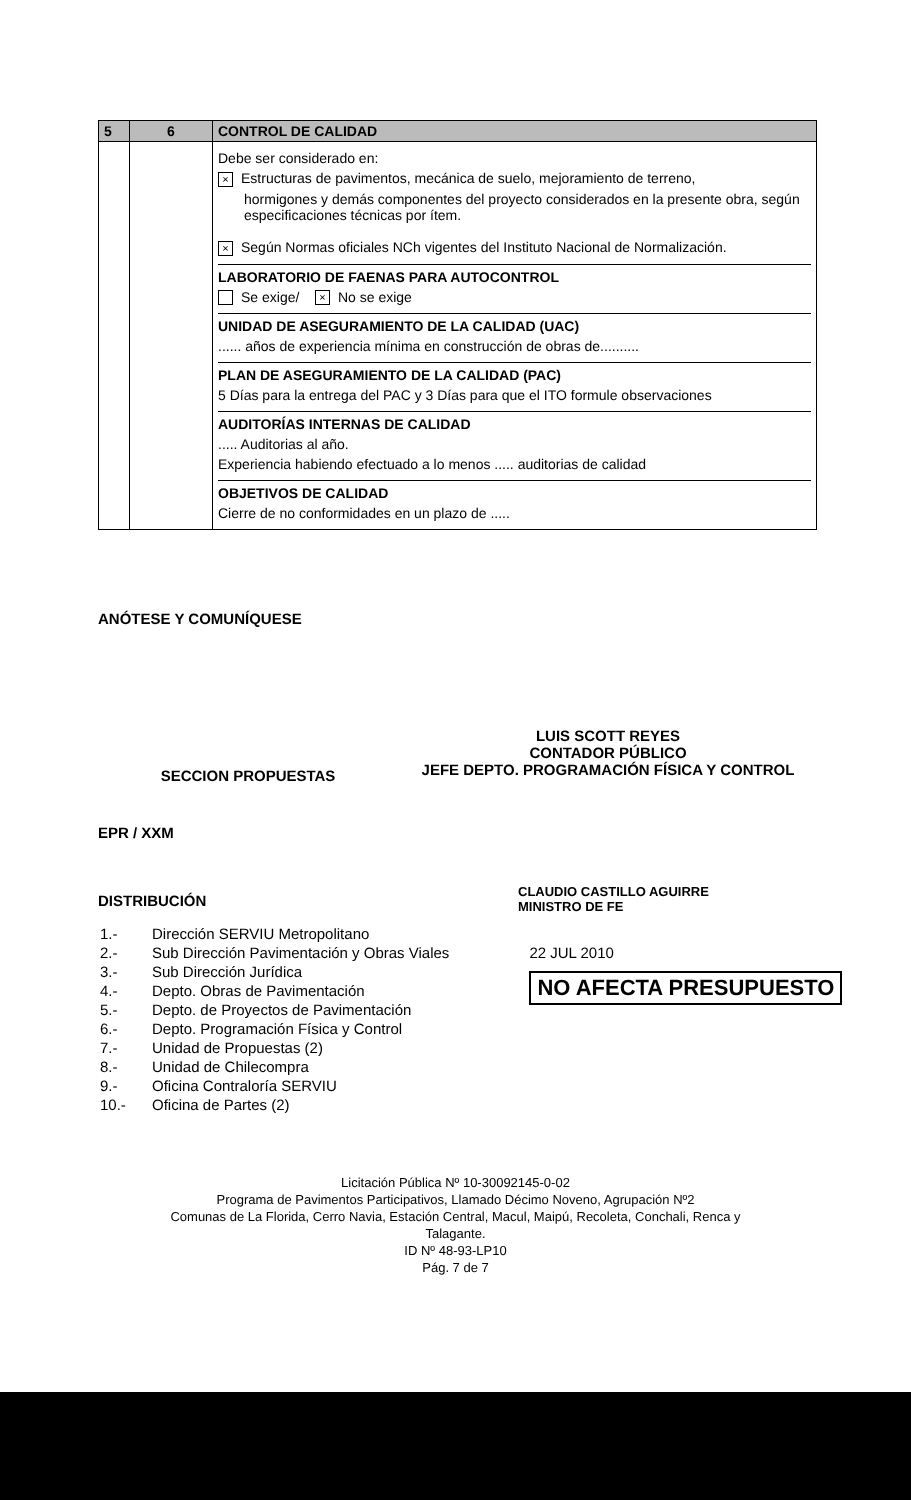| 5 | 6 | CONTROL DE CALIDAD |
| | | Debe ser considerado en: × Estructuras de pavimentos, mecánica de suelo, mejoramiento de terreno, hormigones y demás componentes del proyecto considerados en la presente obra, según especificaciones técnicas por ítem. × Según Normas oficiales NCh vigentes del Instituto Nacional de Normalización. LABORATORIO DE FAENAS PARA AUTOCONTROL Se exige/ × No se exige UNIDAD DE ASEGURAMIENTO DE LA CALIDAD (UAC) ...... años de experiencia mínima en construcción de obras de.......... PLAN DE ASEGURAMIENTO DE LA CALIDAD (PAC) 5 Días para la entrega del PAC y 3 Días para que el ITO formule observaciones AUDITORÍAS INTERNAS DE CALIDAD ..... Auditorias al año. Experiencia habiendo efectuado a lo menos ..... auditorias de calidad OBJETIVOS DE CALIDAD Cierre de no conformidades en un plazo de ..... |
ANÓTESE Y COMUNÍQUESE
SECCION PROPUESTAS
LUIS SCOTT REYES
CONTADOR PÚBLICO
JEFE DEPTO. PROGRAMACIÓN FÍSICA Y CONTROL
EPR / XXM
DISTRIBUCIÓN
CLAUDIO CASTILLO AGUIRRE
MINISTRO DE FE
1.- Dirección SERVIU Metropolitano
2.- Sub Dirección Pavimentación y Obras Viales
3.- Sub Dirección Jurídica
4.- Depto. Obras de Pavimentación
5.- Depto. de Proyectos de Pavimentación
6.- Depto. Programación Física y Control
7.- Unidad de Propuestas (2)
8.- Unidad de Chilecompra
9.- Oficina Contraloría SERVIU
10.- Oficina de Partes (2)
22 JUL 2010
NO AFECTA PRESUPUESTO
Licitación Pública Nº 10-30092145-0-02
Programa de Pavimentos Participativos, Llamado Décimo Noveno, Agrupación Nº2
Comunas de La Florida, Cerro Navia, Estación Central, Macul, Maipú, Recoleta, Conchali, Renca y
Talagante.
ID Nº 48-93-LP10
Pág. 7 de 7